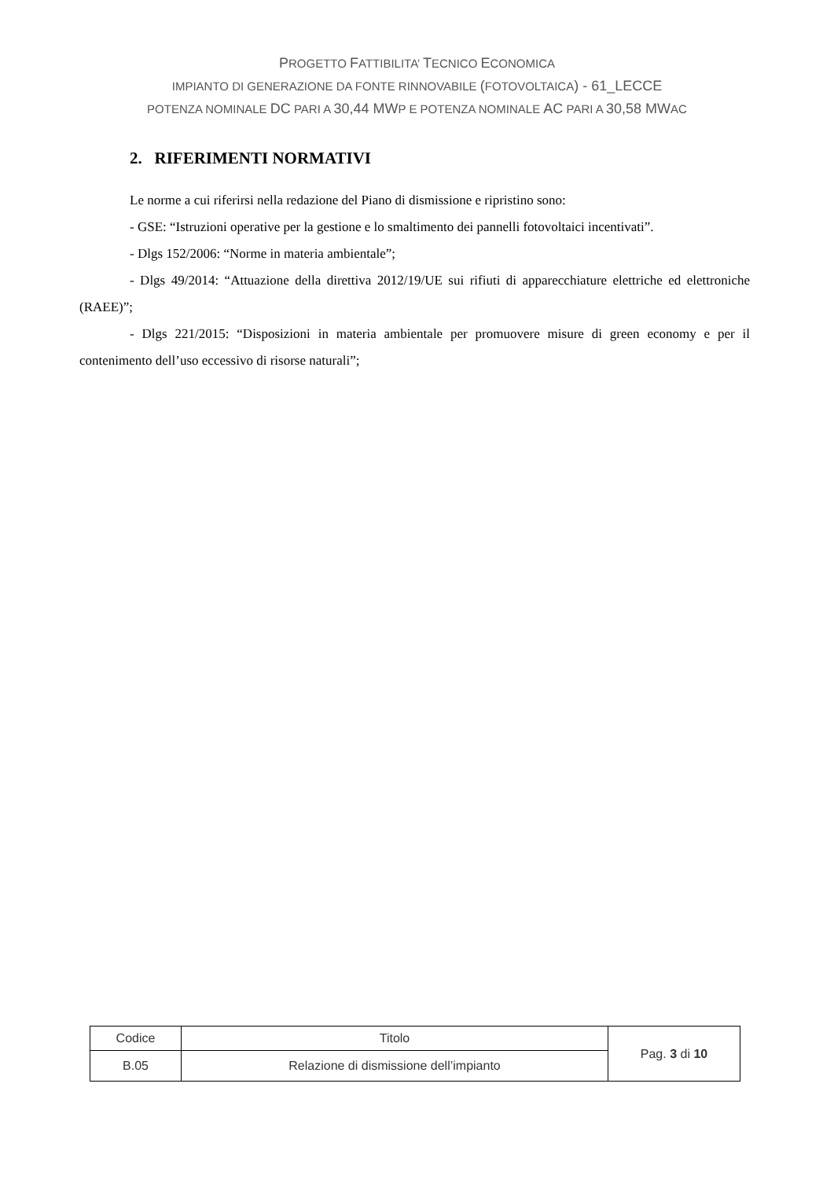PROGETTO FATTIBILITA’ TECNICO ECONOMICA
IMPIANTO DI GENERAZIONE DA FONTE RINNOVABILE (FOTOVOLTAICA) - 61_LECCE
POTENZA NOMINALE DC PARI A 30,44 MWP E POTENZA NOMINALE AC PARI A 30,58 MWAC
2. RIFERIMENTI NORMATIVI
Le norme a cui riferirsi nella redazione del Piano di dismissione e ripristino sono:
- GSE: “Istruzioni operative per la gestione e lo smaltimento dei pannelli fotovoltaici incentivati”.
- Dlgs 152/2006: “Norme in materia ambientale”;
- Dlgs 49/2014: “Attuazione della direttiva 2012/19/UE sui rifiuti di apparecchiature elettriche ed elettroniche (RAEE)”;
- Dlgs 221/2015: “Disposizioni in materia ambientale per promuovere misure di green economy e per il contenimento dell’uso eccessivo di risorse naturali”;
| Codice | Titolo | Pag. 3 di 10 |
| B.05 | Relazione di dismissione dell’impianto | |